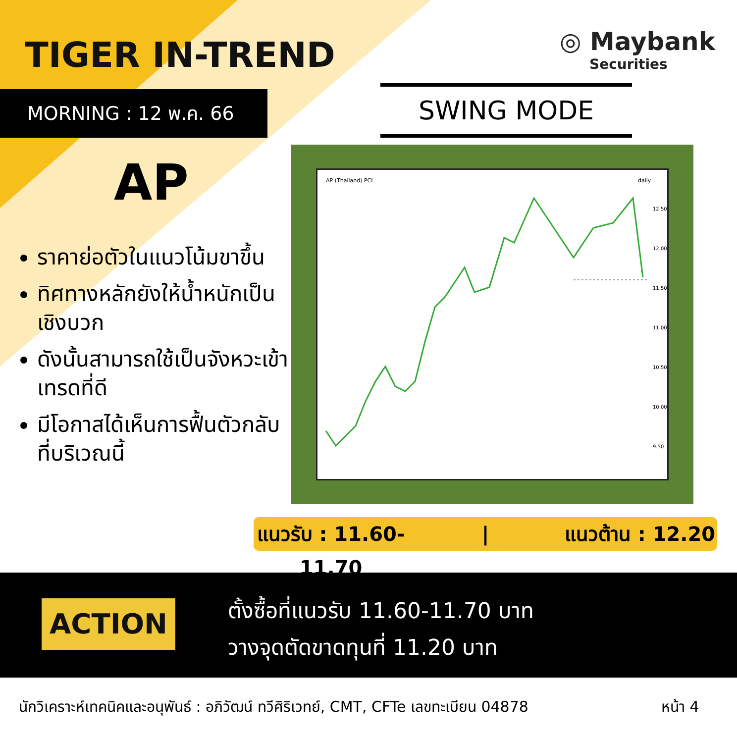TIGER IN-TREND
MORNING : 12 พ.ค. 66
◎ Maybank
Securities
SWING MODE
AP
ราคาย่อตัวในแนวโน้มขาขึ้น
ทิศทางหลักยังให้น้ำหนักเป็นเชิงบวก
ดังนั้นสามารถใช้เป็นจังหวะเข้าเทรดที่ดี
มีโอกาสได้เห็นการฟื้นตัวกลับที่บริเวณนี้
AP (Thailand) PCL
daily
12.50
12.00
11.50
11.00
10.50
10.00
9.50
แนวรับ : 11.60-11.70 | แนวต้าน : 12.20
ACTION
ตั้งซื้อที่แนวรับ 11.60-11.70 บาท
วางจุดตัดขาดทุนที่ 11.20 บาท
นักวิเคราะห์เทคนิคและอนุพันธ์ : อภิวัฒน์ ทวีศิริเวทย์, CMT, CFTe เลขทะเบียน 04878
หน้า 4